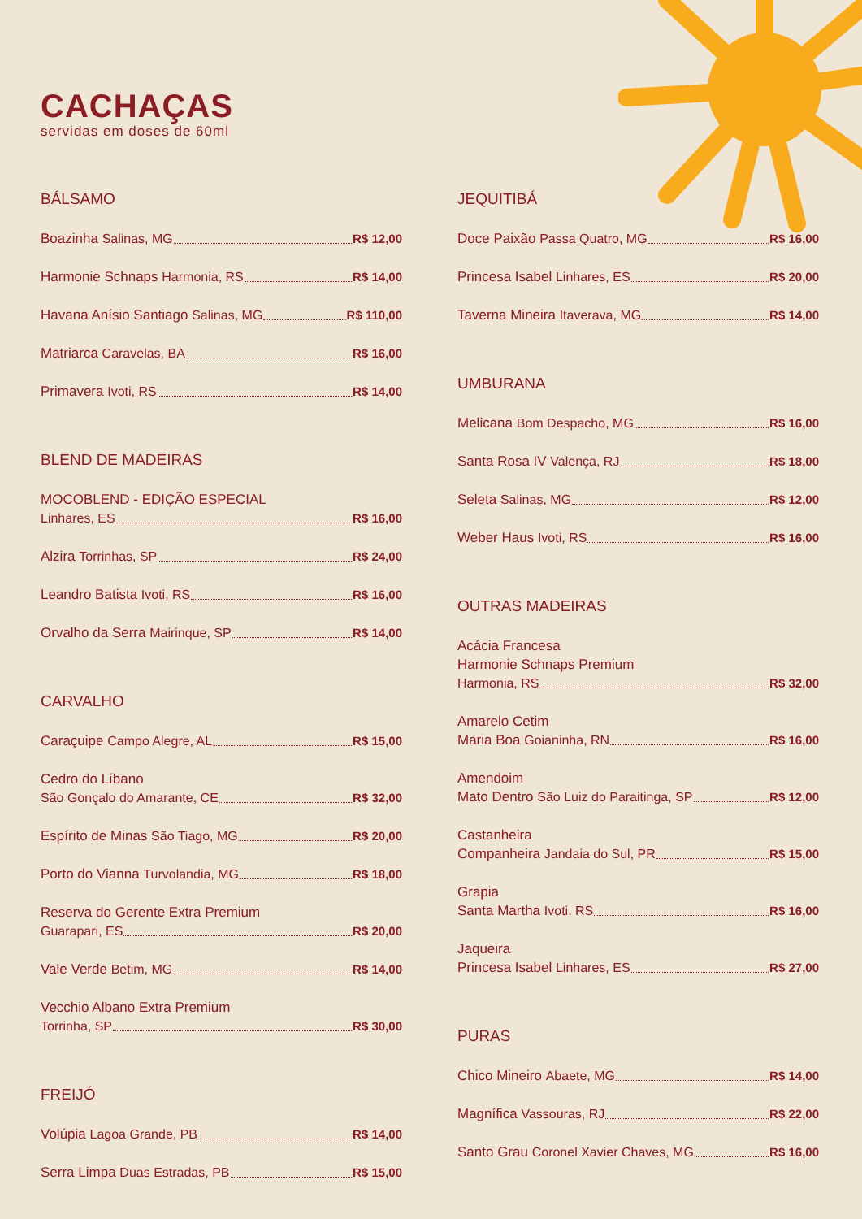CACHAÇAS
servidas em doses de 60ml
BÁLSAMO
Boazinha Salinas, MG R$ 12,00
Harmonie Schnaps Harmonia, RS R$ 14,00
Havana Anísio Santiago Salinas, MG R$ 110,00
Matriarca Caravelas, BA R$ 16,00
Primavera Ivoti, RS R$ 14,00
BLEND DE MADEIRAS
MOCOBLEND - EDIÇÃO ESPECIAL
Linhares, ES R$ 16,00
Alzira Torrinhas, SP R$ 24,00
Leandro Batista Ivoti, RS R$ 16,00
Orvalho da Serra Mairinque, SP R$ 14,00
CARVALHO
Caraçuipe Campo Alegre, AL R$ 15,00
Cedro do Líbano
São Gonçalo do Amarante, CE R$ 32,00
Espírito de Minas São Tiago, MG R$ 20,00
Porto do Vianna Turvolandia, MG R$ 18,00
Reserva do Gerente Extra Premium
Guarapari, ES R$ 20,00
Vale Verde Betim, MG R$ 14,00
Vecchio Albano Extra Premium
Torrinha, SP R$ 30,00
FREIJÓ
Volúpia Lagoa Grande, PB R$ 14,00
Serra Limpa Duas Estradas, PB R$ 15,00
JEQUITIBÁ
Doce Paixão Passa Quatro, MG R$ 16,00
Princesa Isabel Linhares, ES R$ 20,00
Taverna Mineira Itaverava, MG R$ 14,00
UMBURANA
Melicana Bom Despacho, MG R$ 16,00
Santa Rosa IV Valença, RJ R$ 18,00
Seleta Salinas, MG R$ 12,00
Weber Haus Ivoti, RS R$ 16,00
OUTRAS MADEIRAS
Acácia Francesa
Harmonie Schnaps Premium
Harmonia, RS R$ 32,00
Amarelo Cetim
Maria Boa Goianinha, RN R$ 16,00
Amendoim
Mato Dentro São Luiz do Paraitinga, SP R$ 12,00
Castanheira
Companheira Jandaia do Sul, PR R$ 15,00
Grapia
Santa Martha Ivoti, RS R$ 16,00
Jaqueira
Princesa Isabel Linhares, ES R$ 27,00
PURAS
Chico Mineiro Abaete, MG R$ 14,00
Magnífica Vassouras, RJ R$ 22,00
Santo Grau Coronel Xavier Chaves, MG R$ 16,00